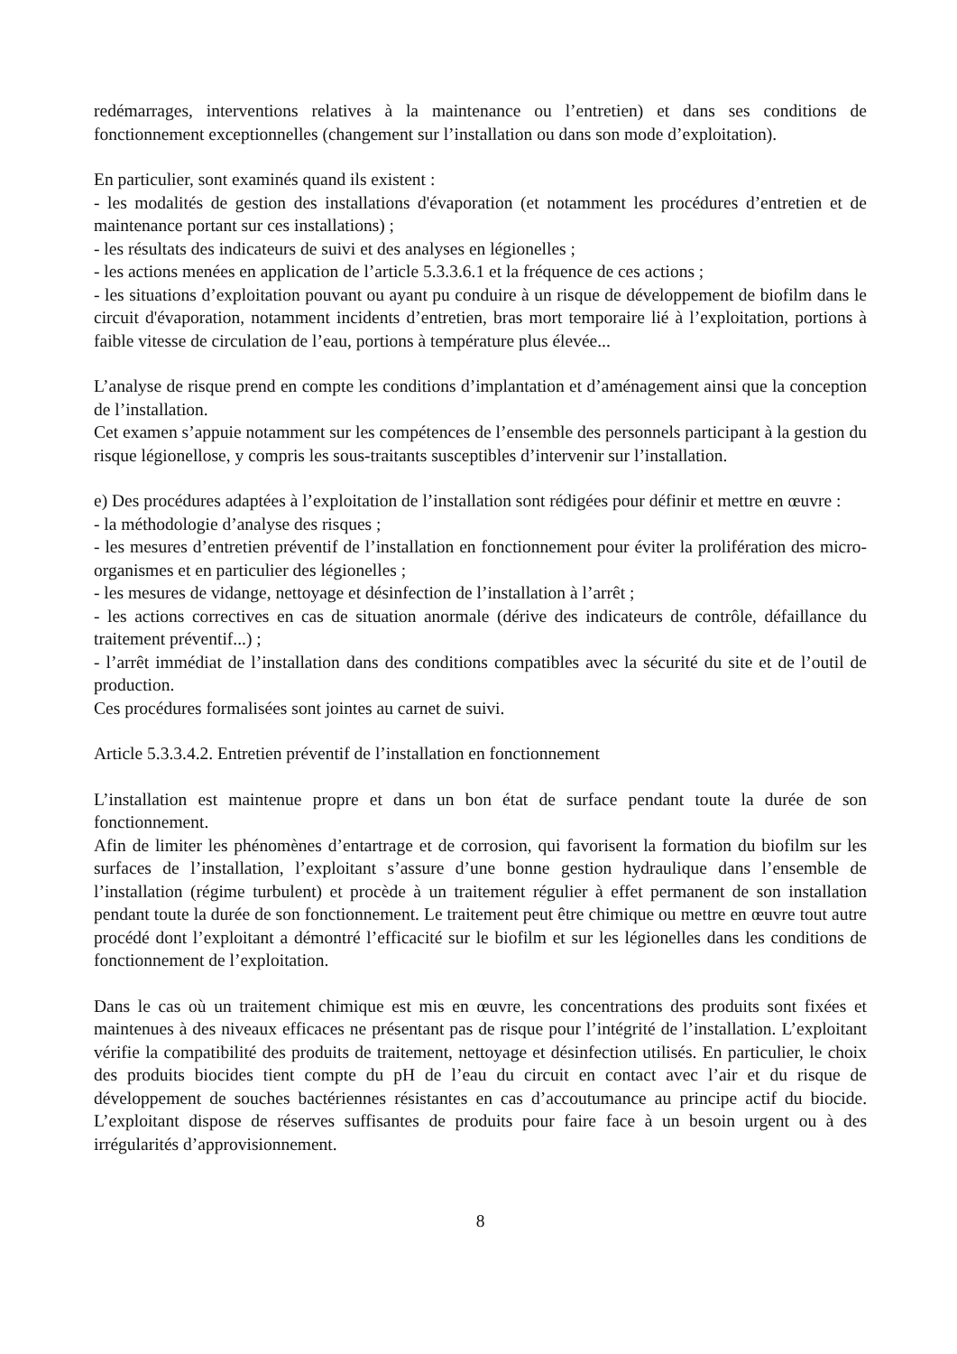redémarrages, interventions relatives à la maintenance ou l’entretien) et dans ses conditions de fonctionnement exceptionnelles (changement sur l’installation ou dans son mode d’exploitation).
En particulier, sont examinés quand ils existent :
- les modalités de gestion des installations d'évaporation (et notamment les procédures d’entretien et de maintenance portant sur ces installations) ;
- les résultats des indicateurs de suivi et des analyses en légionelles ;
- les actions menées en application de l’article 5.3.3.6.1 et la fréquence de ces actions ;
- les situations d’exploitation pouvant ou ayant pu conduire à un risque de développement de biofilm dans le circuit d'évaporation, notamment incidents d’entretien, bras mort temporaire lié à l’exploitation, portions à faible vitesse de circulation de l’eau, portions à température plus élevée...
L’analyse de risque prend en compte les conditions d’implantation et d’aménagement ainsi que la conception de l’installation.
Cet examen s’appuie notamment sur les compétences de l’ensemble des personnels participant à la gestion du risque légionellose, y compris les sous-traitants susceptibles d’intervenir sur l’installation.
e) Des procédures adaptées à l’exploitation de l’installation sont rédigées pour définir et mettre en œuvre :
- la méthodologie d’analyse des risques ;
- les mesures d’entretien préventif de l’installation en fonctionnement pour éviter la prolifération des micro-organismes et en particulier des légionelles ;
- les mesures de vidange, nettoyage et désinfection de l’installation à l’arrêt ;
- les actions correctives en cas de situation anormale (dérive des indicateurs de contrôle, défaillance du traitement préventif...) ;
- l’arrêt immédiat de l’installation dans des conditions compatibles avec la sécurité du site et de l’outil de production.
Ces procédures formalisées sont jointes au carnet de suivi.
Article 5.3.3.4.2. Entretien préventif de l’installation en fonctionnement
L’installation est maintenue propre et dans un bon état de surface pendant toute la durée de son fonctionnement.
Afin de limiter les phénomènes d’entartrage et de corrosion, qui favorisent la formation du biofilm sur les surfaces de l’installation, l’exploitant s’assure d’une bonne gestion hydraulique dans l’ensemble de l’installation (régime turbulent) et procède à un traitement régulier à effet permanent de son installation pendant toute la durée de son fonctionnement. Le traitement peut être chimique ou mettre en œuvre tout autre procédé dont l’exploitant a démontré l’efficacité sur le biofilm et sur les légionelles dans les conditions de fonctionnement de l’exploitation.
Dans le cas où un traitement chimique est mis en œuvre, les concentrations des produits sont fixées et maintenues à des niveaux efficaces ne présentant pas de risque pour l’intégrité de l’installation. L’exploitant vérifie la compatibilité des produits de traitement, nettoyage et désinfection utilisés. En particulier, le choix des produits biocides tient compte du pH de l’eau du circuit en contact avec l’air et du risque de développement de souches bactériennes résistantes en cas d’accoutumance au principe actif du biocide. L’exploitant dispose de réserves suffisantes de produits pour faire face à un besoin urgent ou à des irrégularités d’approvisionnement.
8